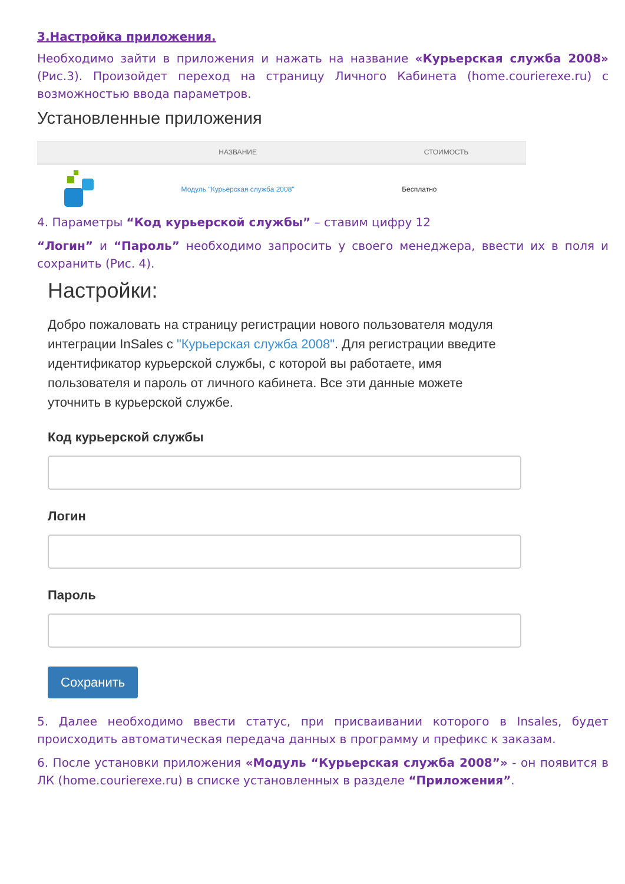3.Настройка приложения.
Необходимо зайти в приложения и нажать на название «Курьерская служба 2008» (Рис.3). Произойдет переход на страницу Личного Кабинета (home.courierexe.ru) с возможностью ввода параметров.
Установленные приложения
| | НАЗВАНИЕ | СТОИМОСТЬ |
| --- | --- | --- |
| | Модуль "Курьерская служба 2008" | Бесплатно |
4. Параметры “Код курьерской службы” – ставим цифру 12
“Логин” и “Пароль” необходимо запросить у своего менеджера, ввести их в поля и сохранить (Рис. 4).
Настройки:
Добро пожаловать на страницу регистрации нового пользователя модуля интеграции InSales с "Курьерская служба 2008". Для регистрации введите идентификатор курьерской службы, с которой вы работаете, имя пользователя и пароль от личного кабинета. Все эти данные можете уточнить в курьерской службе.
Код курьерской службы
Логин
Пароль
Сохранить
5. Далее необходимо ввести статус, при присваивании которого в Insales, будет происходить автоматическая передача данных в программу и префикс к заказам.
6. После установки приложения «Модуль “Курьерская служба 2008”» - он появится в ЛК (home.courierexe.ru) в списке установленных в разделе “Приложения”.